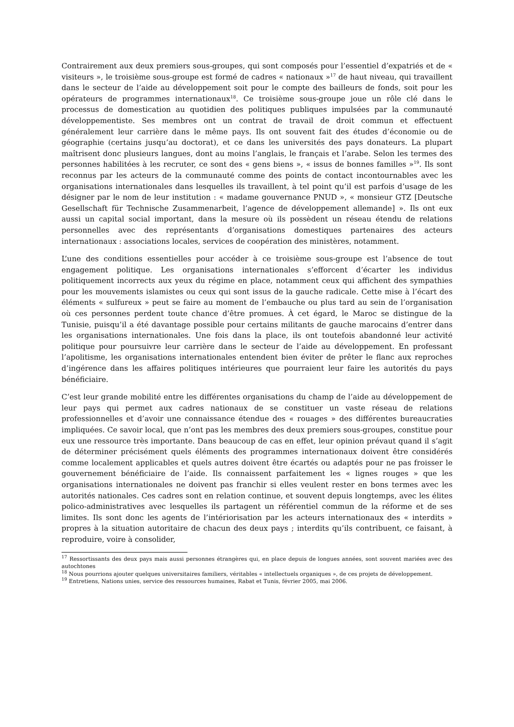Contrairement aux deux premiers sous-groupes, qui sont composés pour l’essentiel d’expatriés et de « visiteurs », le troisième sous-groupe est formé de cadres « nationaux »<sup>17</sup> de haut niveau, qui travaillent dans le secteur de l’aide au développement soit pour le compte des bailleurs de fonds, soit pour les opérateurs de programmes internationaux<sup>18</sup>. Ce troisième sous-groupe joue un rôle clé dans le processus de domestication au quotidien des politiques publiques impulsées par la communauté développementiste. Ses membres ont un contrat de travail de droit commun et effectuent généralement leur carrière dans le même pays. Ils ont souvent fait des études d’économie ou de géographie (certains jusqu’au doctorat), et ce dans les universités des pays donateurs. La plupart maîtrisent donc plusieurs langues, dont au moins l’anglais, le français et l’arabe. Selon les termes des personnes habilitées à les recruter, ce sont des « gens biens », « issus de bonnes familles »<sup>19</sup>. Ils sont reconnus par les acteurs de la communauté comme des points de contact incontournables avec les organisations internationales dans lesquelles ils travaillent, à tel point qu’il est parfois d’usage de les désigner par le nom de leur institution : « madame gouvernance PNUD », « monsieur GTZ [Deutsche Gesellschaft für Technische Zusammenarbeit, l’agence de développement allemande] ». Ils ont eux aussi un capital social important, dans la mesure où ils possèdent un réseau étendu de relations personnelles avec des représentants d’organisations domestiques partenaires des acteurs internationaux : associations locales, services de coopération des ministères, notamment.
L’une des conditions essentielles pour accéder à ce troisième sous-groupe est l’absence de tout engagement politique. Les organisations internationales s’efforcent d’écarter les individus politiquement incorrects aux yeux du régime en place, notamment ceux qui affichent des sympathies pour les mouvements islamistes ou ceux qui sont issus de la gauche radicale. Cette mise à l’écart des éléments « sulfureux » peut se faire au moment de l’embauche ou plus tard au sein de l’organisation où ces personnes perdent toute chance d’être promues. À cet égard, le Maroc se distingue de la Tunisie, puisqu’il a été davantage possible pour certains militants de gauche marocains d’entrer dans les organisations internationales. Une fois dans la place, ils ont toutefois abandonné leur activité politique pour poursuivre leur carrière dans le secteur de l’aide au développement. En professant l’apolitisme, les organisations internationales entendent bien éviter de prêter le flanc aux reproches d’ingérence dans les affaires politiques intérieures que pourraient leur faire les autorités du pays bénéficiaire.
C’est leur grande mobilité entre les différentes organisations du champ de l’aide au développement de leur pays qui permet aux cadres nationaux de se constituer un vaste réseau de relations professionnelles et d’avoir une connaissance étendue des « rouages » des différentes bureaucraties impliquées. Ce savoir local, que n’ont pas les membres des deux premiers sous-groupes, constitue pour eux une ressource très importante. Dans beaucoup de cas en effet, leur opinion prévaut quand il s’agit de déterminer précisément quels éléments des programmes internationaux doivent être considérés comme localement applicables et quels autres doivent être écartés ou adaptés pour ne pas froisser le gouvernement bénéficiaire de l’aide. Ils connaissent parfaitement les « lignes rouges » que les organisations internationales ne doivent pas franchir si elles veulent rester en bons termes avec les autorités nationales. Ces cadres sont en relation continue, et souvent depuis longtemps, avec les élites polico-administratives avec lesquelles ils partagent un référentiel commun de la réforme et de ses limites. Ils sont donc les agents de l’intériorisation par les acteurs internationaux des « interdits » propres à la situation autoritaire de chacun des deux pays ; interdits qu’ils contribuent, ce faisant, à reproduire, voire à consolider,
<sup>17</sup> Ressortissants des deux pays mais aussi personnes étrangères qui, en place depuis de longues années, sont souvent mariées avec des autochtones
<sup>18</sup> Nous pourrions ajouter quelques universitaires familiers, véritables « intellectuels organiques », de ces projets de développement.
<sup>19</sup> Entretiens, Nations unies, service des ressources humaines, Rabat et Tunis, février 2005, mai 2006.